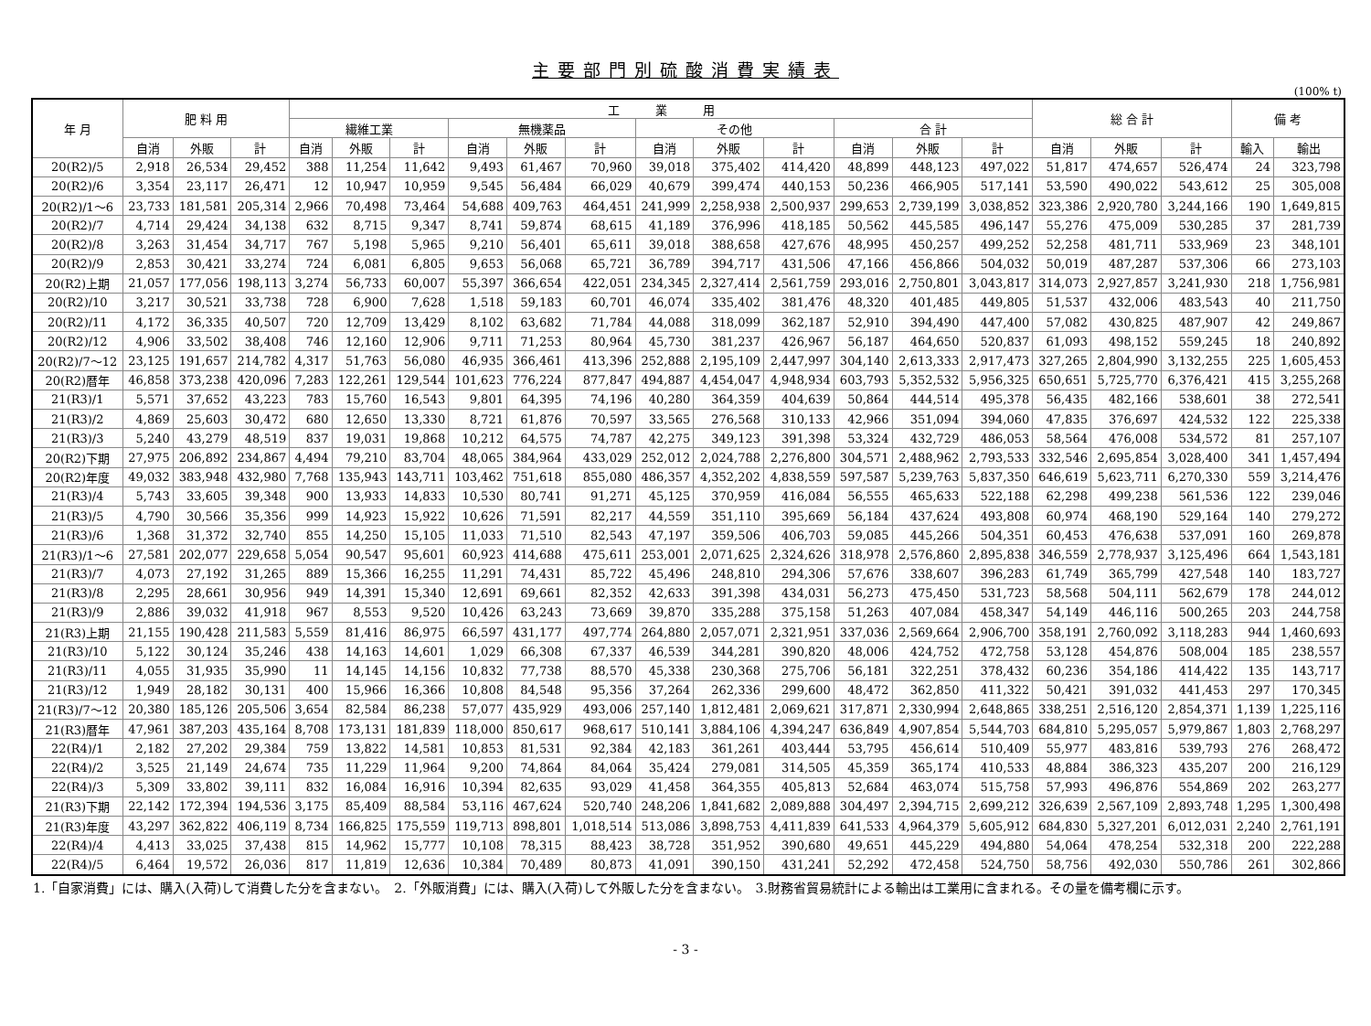主要部門別硫酸消費実績表
(100% t)
| 年 月 | 肥 料 用 | | | 工 業 用 | | | | | | | | | | | | 総 合 計 | | | 備 考 | |
| --- | --- | --- | --- | --- | --- | --- | --- | --- | --- | --- | --- | --- | --- | --- | --- | --- | --- | --- | --- | --- |
| | | | | 繊維工業 | | | 無機薬品 | | | その他 | | | 合 計 | | | | | | | |
| | 自消 | 外販 | 計 | 自消 | 外販 | 計 | 自消 | 外販 | 計 | 自消 | 外販 | 計 | 自消 | 外販 | 計 | 自消 | 外販 | 計 | 輸入 | 輸出 |
| 20(R2)/5 | 2,918 | 26,534 | 29,452 | 388 | 11,254 | 11,642 | 9,493 | 61,467 | 70,960 | 39,018 | 375,402 | 414,420 | 48,899 | 448,123 | 497,022 | 51,817 | 474,657 | 526,474 | 24 | 323,798 |
| 20(R2)/6 | 3,354 | 23,117 | 26,471 | 12 | 10,947 | 10,959 | 9,545 | 56,484 | 66,029 | 40,679 | 399,474 | 440,153 | 50,236 | 466,905 | 517,141 | 53,590 | 490,022 | 543,612 | 25 | 305,008 |
| 20(R2)/1～6 | 23,733 | 181,581 | 205,314 | 2,966 | 70,498 | 73,464 | 54,688 | 409,763 | 464,451 | 241,999 | 2,258,938 | 2,500,937 | 299,653 | 2,739,199 | 3,038,852 | 323,386 | 2,920,780 | 3,244,166 | 190 | 1,649,815 |
| 20(R2)/7 | 4,714 | 29,424 | 34,138 | 632 | 8,715 | 9,347 | 8,741 | 59,874 | 68,615 | 41,189 | 376,996 | 418,185 | 50,562 | 445,585 | 496,147 | 55,276 | 475,009 | 530,285 | 37 | 281,739 |
| 20(R2)/8 | 3,263 | 31,454 | 34,717 | 767 | 5,198 | 5,965 | 9,210 | 56,401 | 65,611 | 39,018 | 388,658 | 427,676 | 48,995 | 450,257 | 499,252 | 52,258 | 481,711 | 533,969 | 23 | 348,101 |
| 20(R2)/9 | 2,853 | 30,421 | 33,274 | 724 | 6,081 | 6,805 | 9,653 | 56,068 | 65,721 | 36,789 | 394,717 | 431,506 | 47,166 | 456,866 | 504,032 | 50,019 | 487,287 | 537,306 | 66 | 273,103 |
| 20(R2)上期 | 21,057 | 177,056 | 198,113 | 3,274 | 56,733 | 60,007 | 55,397 | 366,654 | 422,051 | 234,345 | 2,327,414 | 2,561,759 | 293,016 | 2,750,801 | 3,043,817 | 314,073 | 2,927,857 | 3,241,930 | 218 | 1,756,981 |
| 20(R2)/10 | 3,217 | 30,521 | 33,738 | 728 | 6,900 | 7,628 | 1,518 | 59,183 | 60,701 | 46,074 | 335,402 | 381,476 | 48,320 | 401,485 | 449,805 | 51,537 | 432,006 | 483,543 | 40 | 211,750 |
| 20(R2)/11 | 4,172 | 36,335 | 40,507 | 720 | 12,709 | 13,429 | 8,102 | 63,682 | 71,784 | 44,088 | 318,099 | 362,187 | 52,910 | 394,490 | 447,400 | 57,082 | 430,825 | 487,907 | 42 | 249,867 |
| 20(R2)/12 | 4,906 | 33,502 | 38,408 | 746 | 12,160 | 12,906 | 9,711 | 71,253 | 80,964 | 45,730 | 381,237 | 426,967 | 56,187 | 464,650 | 520,837 | 61,093 | 498,152 | 559,245 | 18 | 240,892 |
| 20(R2)/7～12 | 23,125 | 191,657 | 214,782 | 4,317 | 51,763 | 56,080 | 46,935 | 366,461 | 413,396 | 252,888 | 2,195,109 | 2,447,997 | 304,140 | 2,613,333 | 2,917,473 | 327,265 | 2,804,990 | 3,132,255 | 225 | 1,605,453 |
| 20(R2)暦年 | 46,858 | 373,238 | 420,096 | 7,283 | 122,261 | 129,544 | 101,623 | 776,224 | 877,847 | 494,887 | 4,454,047 | 4,948,934 | 603,793 | 5,352,532 | 5,956,325 | 650,651 | 5,725,770 | 6,376,421 | 415 | 3,255,268 |
| 21(R3)/1 | 5,571 | 37,652 | 43,223 | 783 | 15,760 | 16,543 | 9,801 | 64,395 | 74,196 | 40,280 | 364,359 | 404,639 | 50,864 | 444,514 | 495,378 | 56,435 | 482,166 | 538,601 | 38 | 272,541 |
| 21(R3)/2 | 4,869 | 25,603 | 30,472 | 680 | 12,650 | 13,330 | 8,721 | 61,876 | 70,597 | 33,565 | 276,568 | 310,133 | 42,966 | 351,094 | 394,060 | 47,835 | 376,697 | 424,532 | 122 | 225,338 |
| 21(R3)/3 | 5,240 | 43,279 | 48,519 | 837 | 19,031 | 19,868 | 10,212 | 64,575 | 74,787 | 42,275 | 349,123 | 391,398 | 53,324 | 432,729 | 486,053 | 58,564 | 476,008 | 534,572 | 81 | 257,107 |
| 20(R2)下期 | 27,975 | 206,892 | 234,867 | 4,494 | 79,210 | 83,704 | 48,065 | 384,964 | 433,029 | 252,012 | 2,024,788 | 2,276,800 | 304,571 | 2,488,962 | 2,793,533 | 332,546 | 2,695,854 | 3,028,400 | 341 | 1,457,494 |
| 20(R2)年度 | 49,032 | 383,948 | 432,980 | 7,768 | 135,943 | 143,711 | 103,462 | 751,618 | 855,080 | 486,357 | 4,352,202 | 4,838,559 | 597,587 | 5,239,763 | 5,837,350 | 646,619 | 5,623,711 | 6,270,330 | 559 | 3,214,476 |
| 21(R3)/4 | 5,743 | 33,605 | 39,348 | 900 | 13,933 | 14,833 | 10,530 | 80,741 | 91,271 | 45,125 | 370,959 | 416,084 | 56,555 | 465,633 | 522,188 | 62,298 | 499,238 | 561,536 | 122 | 239,046 |
| 21(R3)/5 | 4,790 | 30,566 | 35,356 | 999 | 14,923 | 15,922 | 10,626 | 71,591 | 82,217 | 44,559 | 351,110 | 395,669 | 56,184 | 437,624 | 493,808 | 60,974 | 468,190 | 529,164 | 140 | 279,272 |
| 21(R3)/6 | 1,368 | 31,372 | 32,740 | 855 | 14,250 | 15,105 | 11,033 | 71,510 | 82,543 | 47,197 | 359,506 | 406,703 | 59,085 | 445,266 | 504,351 | 60,453 | 476,638 | 537,091 | 160 | 269,878 |
| 21(R3)/1～6 | 27,581 | 202,077 | 229,658 | 5,054 | 90,547 | 95,601 | 60,923 | 414,688 | 475,611 | 253,001 | 2,071,625 | 2,324,626 | 318,978 | 2,576,860 | 2,895,838 | 346,559 | 2,778,937 | 3,125,496 | 664 | 1,543,181 |
| 21(R3)/7 | 4,073 | 27,192 | 31,265 | 889 | 15,366 | 16,255 | 11,291 | 74,431 | 85,722 | 45,496 | 248,810 | 294,306 | 57,676 | 338,607 | 396,283 | 61,749 | 365,799 | 427,548 | 140 | 183,727 |
| 21(R3)/8 | 2,295 | 28,661 | 30,956 | 949 | 14,391 | 15,340 | 12,691 | 69,661 | 82,352 | 42,633 | 391,398 | 434,031 | 56,273 | 475,450 | 531,723 | 58,568 | 504,111 | 562,679 | 178 | 244,012 |
| 21(R3)/9 | 2,886 | 39,032 | 41,918 | 967 | 8,553 | 9,520 | 10,426 | 63,243 | 73,669 | 39,870 | 335,288 | 375,158 | 51,263 | 407,084 | 458,347 | 54,149 | 446,116 | 500,265 | 203 | 244,758 |
| 21(R3)上期 | 21,155 | 190,428 | 211,583 | 5,559 | 81,416 | 86,975 | 66,597 | 431,177 | 497,774 | 264,880 | 2,057,071 | 2,321,951 | 337,036 | 2,569,664 | 2,906,700 | 358,191 | 2,760,092 | 3,118,283 | 944 | 1,460,693 |
| 21(R3)/10 | 5,122 | 30,124 | 35,246 | 438 | 14,163 | 14,601 | 1,029 | 66,308 | 67,337 | 46,539 | 344,281 | 390,820 | 48,006 | 424,752 | 472,758 | 53,128 | 454,876 | 508,004 | 185 | 238,557 |
| 21(R3)/11 | 4,055 | 31,935 | 35,990 | 11 | 14,145 | 14,156 | 10,832 | 77,738 | 88,570 | 45,338 | 230,368 | 275,706 | 56,181 | 322,251 | 378,432 | 60,236 | 354,186 | 414,422 | 135 | 143,717 |
| 21(R3)/12 | 1,949 | 28,182 | 30,131 | 400 | 15,966 | 16,366 | 10,808 | 84,548 | 95,356 | 37,264 | 262,336 | 299,600 | 48,472 | 362,850 | 411,322 | 50,421 | 391,032 | 441,453 | 297 | 170,345 |
| 21(R3)/7～12 | 20,380 | 185,126 | 205,506 | 3,654 | 82,584 | 86,238 | 57,077 | 435,929 | 493,006 | 257,140 | 1,812,481 | 2,069,621 | 317,871 | 2,330,994 | 2,648,865 | 338,251 | 2,516,120 | 2,854,371 | 1,139 | 1,225,116 |
| 21(R3)暦年 | 47,961 | 387,203 | 435,164 | 8,708 | 173,131 | 181,839 | 118,000 | 850,617 | 968,617 | 510,141 | 3,884,106 | 4,394,247 | 636,849 | 4,907,854 | 5,544,703 | 684,810 | 5,295,057 | 5,979,867 | 1,803 | 2,768,297 |
| 22(R4)/1 | 2,182 | 27,202 | 29,384 | 759 | 13,822 | 14,581 | 10,853 | 81,531 | 92,384 | 42,183 | 361,261 | 403,444 | 53,795 | 456,614 | 510,409 | 55,977 | 483,816 | 539,793 | 276 | 268,472 |
| 22(R4)/2 | 3,525 | 21,149 | 24,674 | 735 | 11,229 | 11,964 | 9,200 | 74,864 | 84,064 | 35,424 | 279,081 | 314,505 | 45,359 | 365,174 | 410,533 | 48,884 | 386,323 | 435,207 | 200 | 216,129 |
| 22(R4)/3 | 5,309 | 33,802 | 39,111 | 832 | 16,084 | 16,916 | 10,394 | 82,635 | 93,029 | 41,458 | 364,355 | 405,813 | 52,684 | 463,074 | 515,758 | 57,993 | 496,876 | 554,869 | 202 | 263,277 |
| 21(R3)下期 | 22,142 | 172,394 | 194,536 | 3,175 | 85,409 | 88,584 | 53,116 | 467,624 | 520,740 | 248,206 | 1,841,682 | 2,089,888 | 304,497 | 2,394,715 | 2,699,212 | 326,639 | 2,567,109 | 2,893,748 | 1,295 | 1,300,498 |
| 21(R3)年度 | 43,297 | 362,822 | 406,119 | 8,734 | 166,825 | 175,559 | 119,713 | 898,801 | 1,018,514 | 513,086 | 3,898,753 | 4,411,839 | 641,533 | 4,964,379 | 5,605,912 | 684,830 | 5,327,201 | 6,012,031 | 2,240 | 2,761,191 |
| 22(R4)/4 | 4,413 | 33,025 | 37,438 | 815 | 14,962 | 15,777 | 10,108 | 78,315 | 88,423 | 38,728 | 351,952 | 390,680 | 49,651 | 445,229 | 494,880 | 54,064 | 478,254 | 532,318 | 200 | 222,288 |
| 22(R4)/5 | 6,464 | 19,572 | 26,036 | 817 | 11,819 | 12,636 | 10,384 | 70,489 | 80,873 | 41,091 | 390,150 | 431,241 | 52,292 | 472,458 | 524,750 | 58,756 | 492,030 | 550,786 | 261 | 302,866 |
1.「自家消費」には、購入(入荷)して消費した分を含まない。　2.「外販消費」には、購入(入荷)して外販した分を含まない。　3.財務省貿易統計による輸出は工業用に含まれる。その量を備考欄に示す。
- 3 -